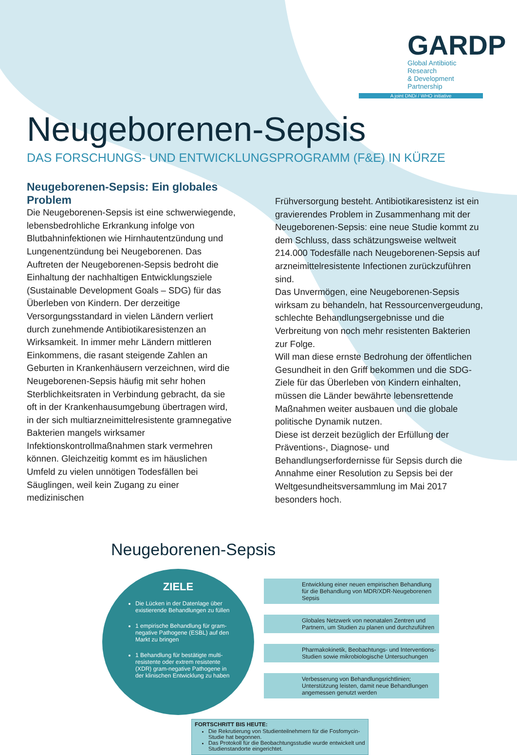GARDP
Global Antibiotic Research
& Development Partnership
A joint DNDi / WHO initiative
Neugeborenen-Sepsis
DAS FORSCHUNGS- UND ENTWICKLUNGSPROGRAMM (F&E) IN KÜRZE
Neugeborenen-Sepsis: Ein globales Problem
Die Neugeborenen-Sepsis ist eine schwerwiegende, lebensbedrohliche Erkrankung infolge von Blutbahninfektionen wie Hirnhautentzündung und Lungenentzündung bei Neugeborenen. Das Auftreten der Neugeborenen-Sepsis bedroht die Einhaltung der nachhaltigen Entwicklungsziele (Sustainable Development Goals – SDG) für das Überleben von Kindern. Der derzeitige Versorgungsstandard in vielen Ländern verliert durch zunehmende Antibiotikaresistenzen an Wirksamkeit. In immer mehr Ländern mittleren Einkommens, die rasant steigende Zahlen an Geburten in Krankenhäusern verzeichnen, wird die Neugeborenen-Sepsis häufig mit sehr hohen Sterblichkeitsraten in Verbindung gebracht, da sie oft in der Krankenhausumgebung übertragen wird, in der sich multiarzneimittelresistente gramnegative Bakterien mangels wirksamer Infektionskontrollmaßnahmen stark vermehren können. Gleichzeitig kommt es im häuslichen Umfeld zu vielen unnötigen Todesfällen bei Säuglingen, weil kein Zugang zu einer medizinischen
Frühversorgung besteht. Antibiotikaresistenz ist ein gravierendes Problem in Zusammenhang mit der Neugeborenen-Sepsis: eine neue Studie kommt zu dem Schluss, dass schätzungsweise weltweit 214.000 Todesfälle nach Neugeborenen-Sepsis auf arzneimittelresistente Infectionen zurückzuführen sind.
Das Unvermögen, eine Neugeborenen-Sepsis wirksam zu behandeln, hat Ressourcenvergeudung, schlechte Behandlungsergebnisse und die Verbreitung von noch mehr resistenten Bakterien zur Folge.
Will man diese ernste Bedrohung der öffentlichen Gesundheit in den Griff bekommen und die SDG-Ziele für das Überleben von Kindern einhalten, müssen die Länder bewährte lebensrettende Maßnahmen weiter ausbauen und die globale politische Dynamik nutzen.
Diese ist derzeit bezüglich der Erfüllung der Präventions-, Diagnose- und Behandlungserfordernisse für Sepsis durch die Annahme einer Resolution zu Sepsis bei der Weltgesundheitsversammlung im Mai 2017 besonders hoch.
Neugeborenen-Sepsis
ZIELE
Die Lücken in der Datenlage über existierende Behandlungen zu füllen
1 empirische Behandlung für gram-negative Pathogene (ESBL) auf den Markt zu bringen
1 Behandlung für bestätigte multi-resistente oder extrem resistente (XDR) gram-negative Pathogene in der klinischen Entwicklung zu haben
Entwicklung einer neuen empirischen Behandlung für die Behandlung von MDR/XDR-Neugeborenen Sepsis
Globales Netzwerk von neonatalen Zentren und Partnern, um Studien zu planen und durchzuführen
Pharmakokinetik, Beobachtungs- und Interventions-Studien sowie mikrobiologische Untersuchungen
Verbesserung von Behandlungsrichtlinien; Unterstützung leisten, damit neue Behandlungen angemessen genutzt werden
FORTSCHRITT BIS HEUTE:
Die Rekrutierung von Studienteilnehmern für die Fosfomycin-Studie hat begonnen.
Das Protokoll für die Beobachtungsstudie wurde entwickelt und Studienstandorte eingerichtet.